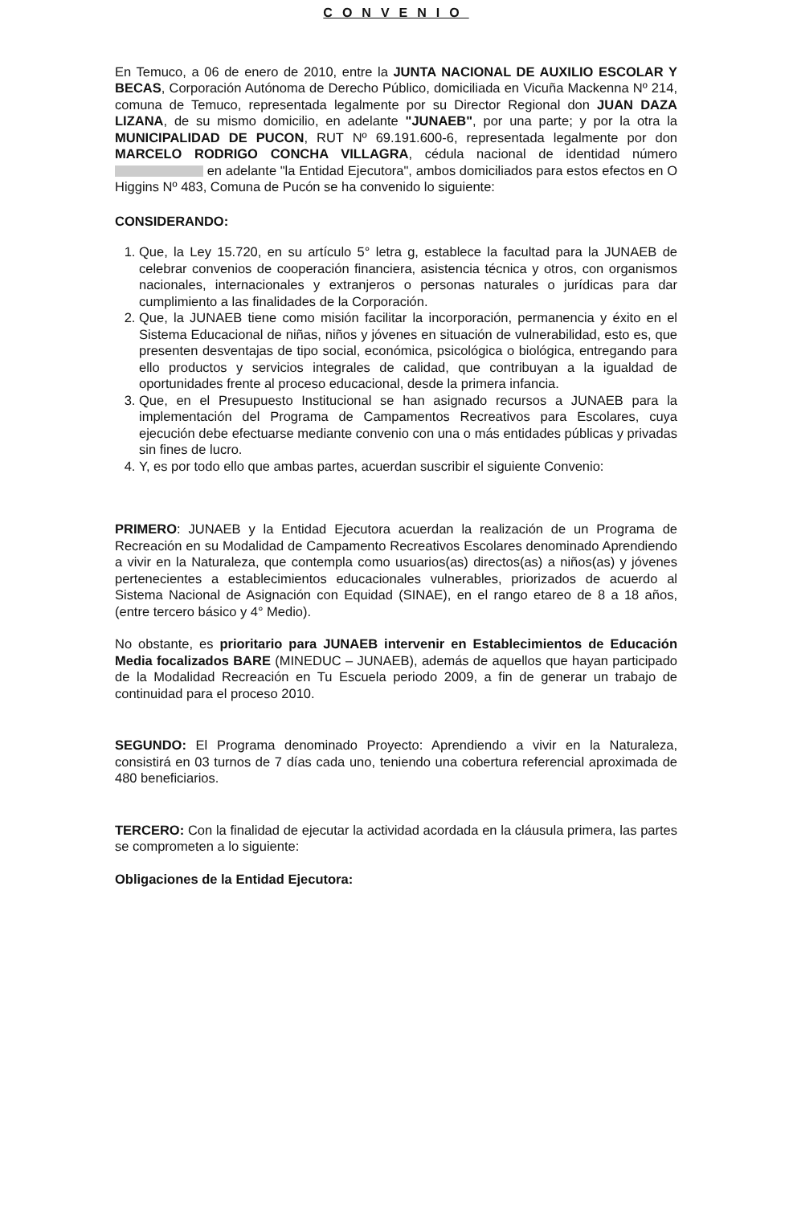CONVENIO
En Temuco, a 06 de enero de 2010, entre la JUNTA NACIONAL DE AUXILIO ESCOLAR Y BECAS, Corporación Autónoma de Derecho Público, domiciliada en Vicuña Mackenna Nº 214, comuna de Temuco, representada legalmente por su Director Regional don JUAN DAZA LIZANA, de su mismo domicilio, en adelante "JUNAEB", por una parte; y por la otra la MUNICIPALIDAD DE PUCON, RUT Nº 69.191.600-6, representada legalmente por don MARCELO RODRIGO CONCHA VILLAGRA, cédula nacional de identidad número en adelante "la Entidad Ejecutora", ambos domiciliados para estos efectos en O Higgins Nº 483, Comuna de Pucón se ha convenido lo siguiente:
CONSIDERANDO:
1. Que, la Ley 15.720, en su artículo 5° letra g, establece la facultad para la JUNAEB de celebrar convenios de cooperación financiera, asistencia técnica y otros, con organismos nacionales, internacionales y extranjeros o personas naturales o jurídicas para dar cumplimiento a las finalidades de la Corporación.
2. Que, la JUNAEB tiene como misión facilitar la incorporación, permanencia y éxito en el Sistema Educacional de niñas, niños y jóvenes en situación de vulnerabilidad, esto es, que presenten desventajas de tipo social, económica, psicológica o biológica, entregando para ello productos y servicios integrales de calidad, que contribuyan a la igualdad de oportunidades frente al proceso educacional, desde la primera infancia.
3. Que, en el Presupuesto Institucional se han asignado recursos a JUNAEB para la implementación del Programa de Campamentos Recreativos para Escolares, cuya ejecución debe efectuarse mediante convenio con una o más entidades públicas y privadas sin fines de lucro.
4. Y, es por todo ello que ambas partes, acuerdan suscribir el siguiente Convenio:
PRIMERO: JUNAEB y la Entidad Ejecutora acuerdan la realización de un Programa de Recreación en su Modalidad de Campamento Recreativos Escolares denominado Aprendiendo a vivir en la Naturaleza, que contempla como usuarios(as) directos(as) a niños(as) y jóvenes pertenecientes a establecimientos educacionales vulnerables, priorizados de acuerdo al Sistema Nacional de Asignación con Equidad (SINAE), en el rango etareo de 8 a 18 años, (entre tercero básico y 4° Medio).
No obstante, es prioritario para JUNAEB intervenir en Establecimientos de Educación Media focalizados BARE (MINEDUC – JUNAEB), además de aquellos que hayan participado de la Modalidad Recreación en Tu Escuela periodo 2009, a fin de generar un trabajo de continuidad para el proceso 2010.
SEGUNDO: El Programa denominado Proyecto: Aprendiendo a vivir en la Naturaleza, consistirá en 03 turnos de 7 días cada uno, teniendo una cobertura referencial aproximada de 480 beneficiarios.
TERCERO: Con la finalidad de ejecutar la actividad acordada en la cláusula primera, las partes se comprometen a lo siguiente:
Obligaciones de la Entidad Ejecutora: